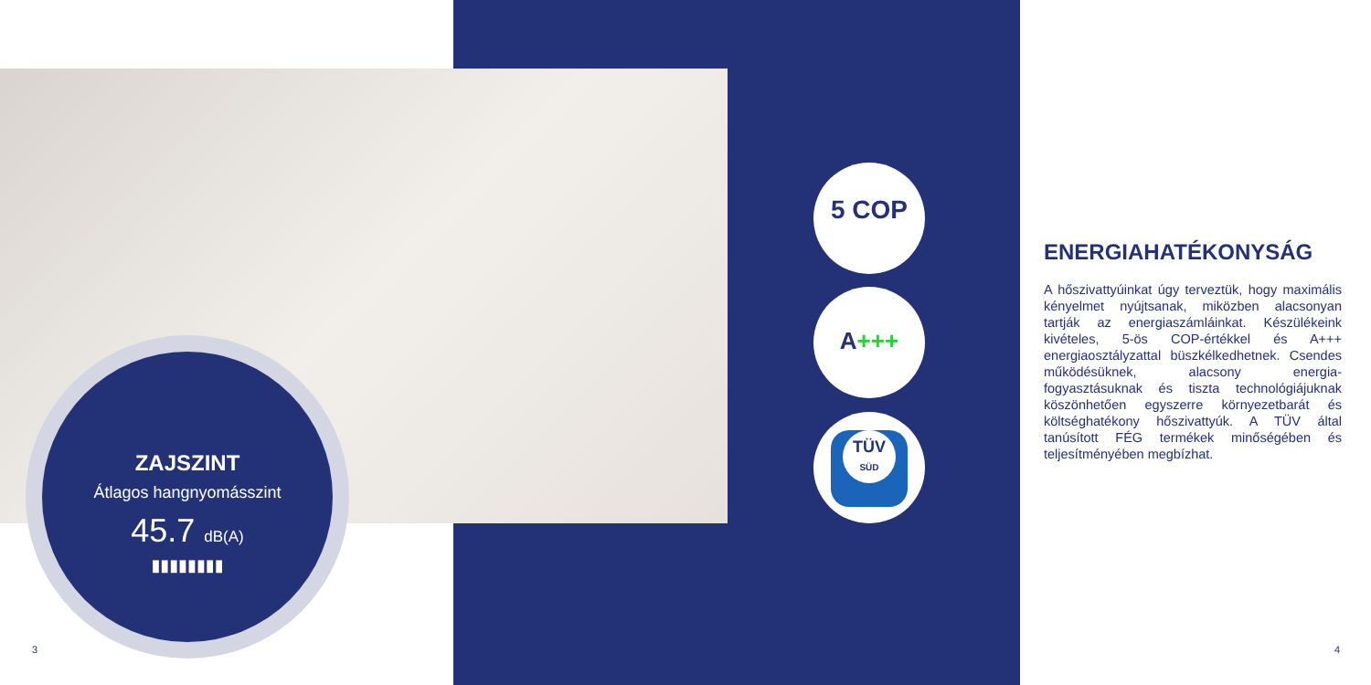ZAJSZINT
Átlagos hangnyomásszint
45.7 dB(A)
▮▮▮▮▮▮▮▮
5 COP
A+++
TÜV
SÜD
ENERGIAHATÉKONYSÁG
A hőszivattyúinkat úgy terveztük, hogy maximális kényelmet nyújtsanak, miközben alacsonyan tartják az energiaszámláinkat. Készülékeink kivételes, 5-ös COP-értékkel és A+++ energiaosztályzattal büszkélkedhetnek. Csendes működésüknek, alacsony energia-fogyasztásuknak és tiszta technológiájuknak köszönhetően egyszerre környezetbarát és költséghatékony hőszivattyúk. A TÜV által tanúsított FÉG termékek minőségében és teljesítményében megbízhat.
3 4